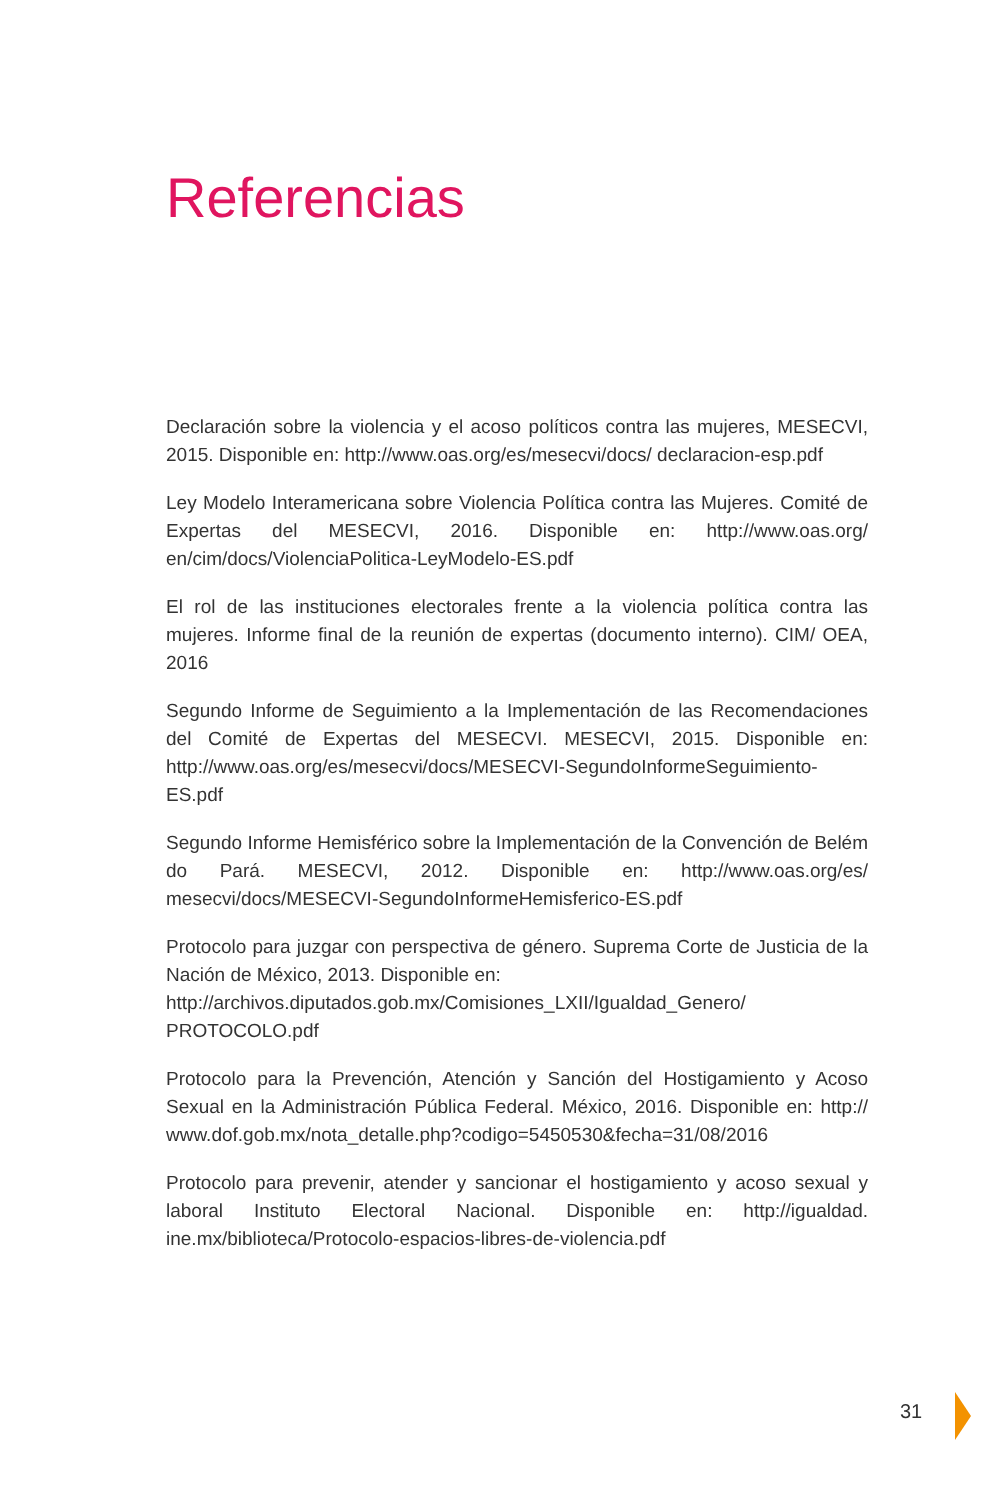Referencias
Declaración sobre la violencia y el acoso políticos contra las mujeres, MESECVI, 2015. Disponible en: http://www.oas.org/es/mesecvi/docs/ declaracion-esp.pdf
Ley Modelo Interamericana sobre Violencia Política contra las Mujeres. Comité de Expertas del MESECVI, 2016. Disponible en: http://www.oas.org/ en/cim/docs/ViolenciaPolitica-LeyModelo-ES.pdf
El rol de las instituciones electorales frente a la violencia política contra las mujeres. Informe final de la reunión de expertas (documento interno). CIM/ OEA, 2016
Segundo Informe de Seguimiento a la Implementación de las Recomendaciones del Comité de Expertas del MESECVI. MESECVI, 2015. Disponible en: http://www.oas.org/es/mesecvi/docs/MESECVI-SegundoInformeSeguimiento-ES.pdf
Segundo Informe Hemisférico sobre la Implementación de la Convención de Belém do Pará. MESECVI, 2012. Disponible en: http://www.oas.org/es/ mesecvi/docs/MESECVI-SegundoInformeHemisferico-ES.pdf
Protocolo para juzgar con perspectiva de género. Suprema Corte de Justicia de la Nación de México, 2013. Disponible en:
http://archivos.diputados.gob.mx/Comisiones_LXII/Igualdad_Genero/ PROTOCOLO.pdf
Protocolo para la Prevención, Atención y Sanción del Hostigamiento y Acoso Sexual en la Administración Pública Federal. México, 2016. Disponible en: http:// www.dof.gob.mx/nota_detalle.php?codigo=5450530&fecha=31/08/2016
Protocolo para prevenir, atender y sancionar el hostigamiento y acoso sexual y laboral Instituto Electoral Nacional. Disponible en: http://igualdad. ine.mx/biblioteca/Protocolo-espacios-libres-de-violencia.pdf
31